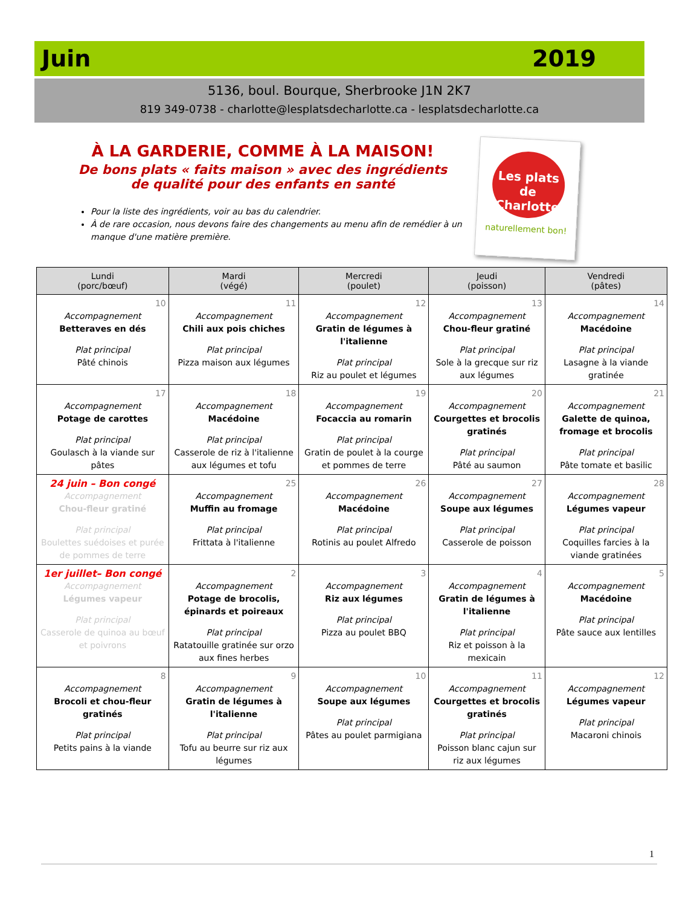Juin 2019
5136, boul. Bourque, Sherbrooke J1N 2K7
819 349-0738 - charlotte@lesplatsdecharlotte.ca - lesplatsdecharlotte.ca
À LA GARDERIE, COMME À LA MAISON!
De bons plats « faits maison » avec des ingrédients
de qualité pour des enfants en santé
Pour la liste des ingrédients, voir au bas du calendrier.
À de rare occasion, nous devons faire des changements au menu afin de remédier à un manque d'une matière première.
Les plats de Charlotte
naturellement bon!
| Lundi (porc/bœuf) | Mardi (végé) | Mercredi (poulet) | Jeudi (poisson) | Vendredi (pâtes) |
| --- | --- | --- | --- | --- |
| 10 Accompagnement Betteraves en dés Plat principal Pâté chinois | 11 Accompagnement Chili aux pois chiches Plat principal Pizza maison aux légumes | 12 Accompagnement Gratin de légumes à l'italienne Plat principal Riz au poulet et légumes | 13 Accompagnement Chou-fleur gratiné Plat principal Sole à la grecque sur riz aux légumes | 14 Accompagnement Macédoine Plat principal Lasagne à la viande gratinée |
| 17 Accompagnement Potage de carottes Plat principal Goulasch à la viande sur pâtes | 18 Accompagnement Macédoine Plat principal Casserole de riz à l'italienne aux légumes et tofu | 19 Accompagnement Focaccia au romarin Plat principal Gratin de poulet à la courge et pommes de terre | 20 Accompagnement Courgettes et brocolis gratinés Plat principal Pâté au saumon | 21 Accompagnement Galette de quinoa, fromage et brocolis Plat principal Pâte tomate et basilic |
| 24 juin – Bon congé Accompagnement Chou-fleur gratiné Plat principal Boulettes suédoises et purée de pommes de terre | 25 Accompagnement Muffin au fromage Plat principal Frittata à l'italienne | 26 Accompagnement Macédoine Plat principal Rotinis au poulet Alfredo | 27 Accompagnement Soupe aux légumes Plat principal Casserole de poisson | 28 Accompagnement Légumes vapeur Plat principal Coquilles farcies à la viande gratinées |
| 1er juillet– Bon congé Accompagnement Légumes vapeur Plat principal Casserole de quinoa au bœuf et poivrons | 2 Accompagnement Potage de brocolis, épinards et poireaux Plat principal Ratatouille gratinée sur orzo aux fines herbes | 3 Accompagnement Riz aux légumes Plat principal Pizza au poulet BBQ | 4 Accompagnement Gratin de légumes à l'italienne Plat principal Riz et poisson à la mexicain | 5 Accompagnement Macédoine Plat principal Pâte sauce aux lentilles |
| 8 Accompagnement Brocoli et chou-fleur gratinés Plat principal Petits pains à la viande | 9 Accompagnement Gratin de légumes à l'italienne Plat principal Tofu au beurre sur riz aux légumes | 10 Accompagnement Soupe aux légumes Plat principal Pâtes au poulet parmigiana | 11 Accompagnement Courgettes et brocolis gratinés Plat principal Poisson blanc cajun sur riz aux légumes | 12 Accompagnement Légumes vapeur Plat principal Macaroni chinois |
1